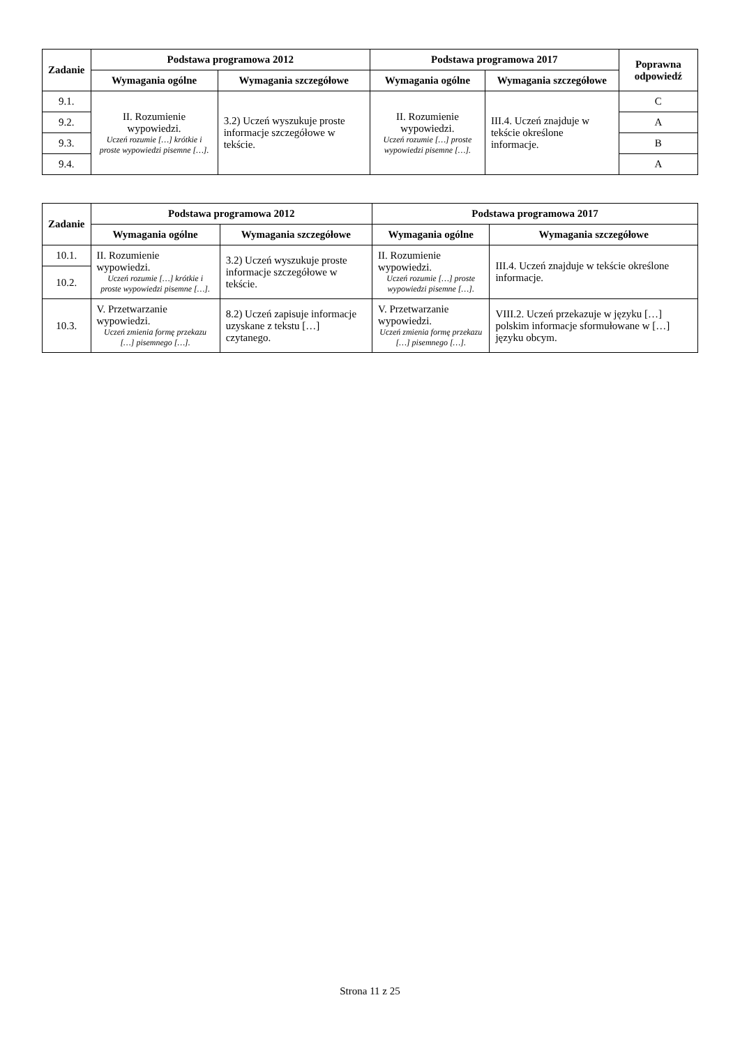| Zadanie | Podstawa programowa 2012 | | Podstawa programowa 2017 | | Poprawna odpowiedź |
| --- | --- | --- | --- | --- | --- |
| | Wymagania ogólne | Wymagania szczegółowe | Wymagania ogólne | Wymagania szczegółowe | |
| 9.1. | II. Rozumienie wypowiedzi. Uczeń rozumie […] krótkie i proste wypowiedzi pisemne […]. | 3.2) Uczeń wyszukuje proste informacje szczegółowe w tekście. | II. Rozumienie wypowiedzi. Uczeń rozumie […] proste wypowiedzi pisemne […]. | III.4. Uczeń znajduje w tekście określone informacje. | C |
| 9.2. | | | | | A |
| 9.3. | | | | | B |
| 9.4. | | | | | A |
| Zadanie | Podstawa programowa 2012 | | Podstawa programowa 2017 | |
| --- | --- | --- | --- | --- |
| | Wymagania ogólne | Wymagania szczegółowe | Wymagania ogólne | Wymagania szczegółowe |
| 10.1. | II. Rozumienie wypowiedzi. Uczeń rozumie […] krótkie i proste wypowiedzi pisemne […]. | 3.2) Uczeń wyszukuje proste informacje szczegółowe w tekście. | II. Rozumienie wypowiedzi. Uczeń rozumie […] proste wypowiedzi pisemne […]. | III.4. Uczeń znajduje w tekście określone informacje. |
| 10.2. | | | | |
| | V. Przetwarzanie wypowiedzi. Uczeń zmienia formę przekazu […] pisemnego […]. | 8.2) Uczeń zapisuje informacje uzyskane z tekstu […] czytanego. | V. Przetwarzanie wypowiedzi. Uczeń zmienia formę przekazu […] pisemnego […]. | VIII.2. Uczeń przekazuje w języku […] polskim informacje sformułowane w […] języku obcym. |
| 10.3. | | | | |
Strona 11 z 25